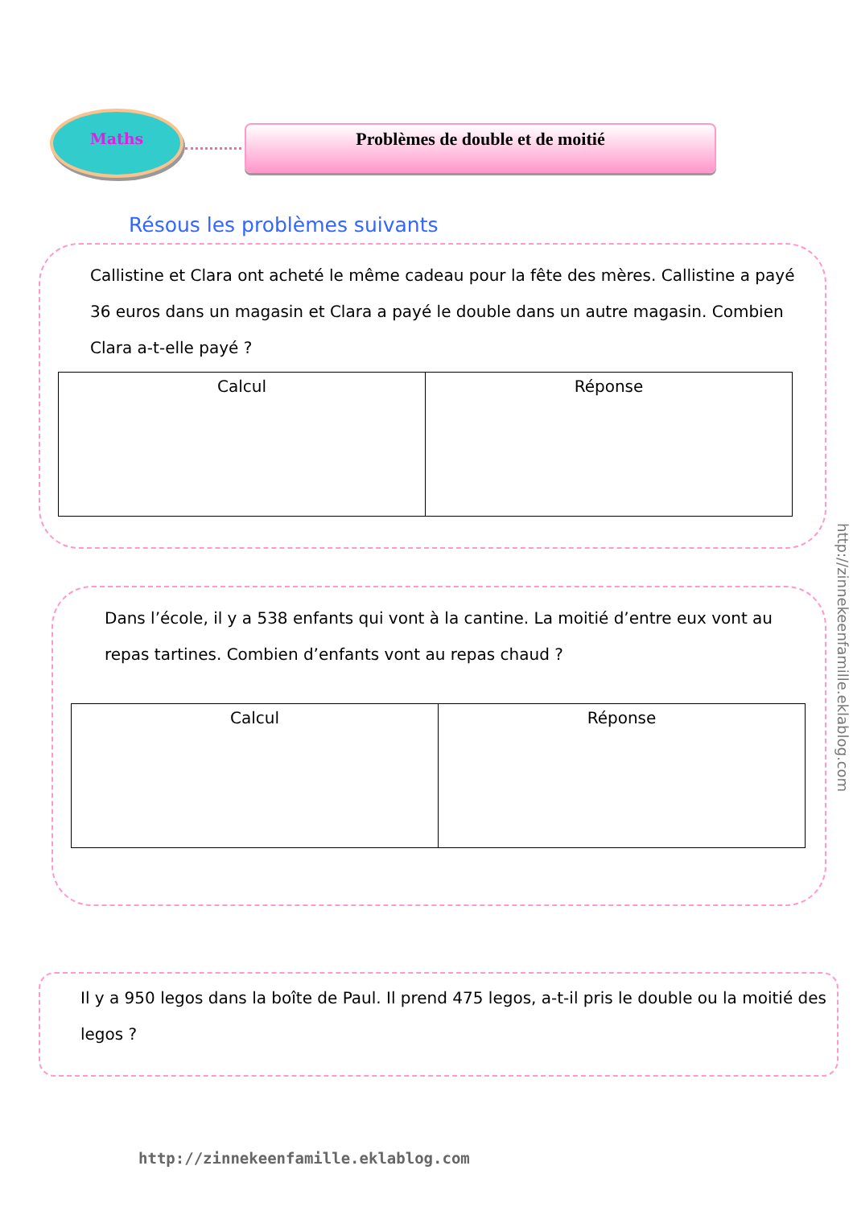Maths
Problèmes de double et de moitié
Résous les problèmes suivants
Callistine et Clara ont acheté le même cadeau pour la fête des mères. Callistine a payé 36 euros dans un magasin et Clara a payé le double dans un autre magasin. Combien Clara a-t-elle payé ?
| Calcul | Réponse |
Dans l’école, il y a 538 enfants qui vont à la cantine. La moitié d’entre eux vont au repas tartines. Combien d’enfants vont au repas chaud ?
| Calcul | Réponse |
Il y a 950 legos dans la boîte de Paul. Il prend 475 legos, a-t-il pris le double ou la moitié des legos ?
http://zinnekeenfamille.eklablog.com
http://zinnekeenfamille.eklablog.com